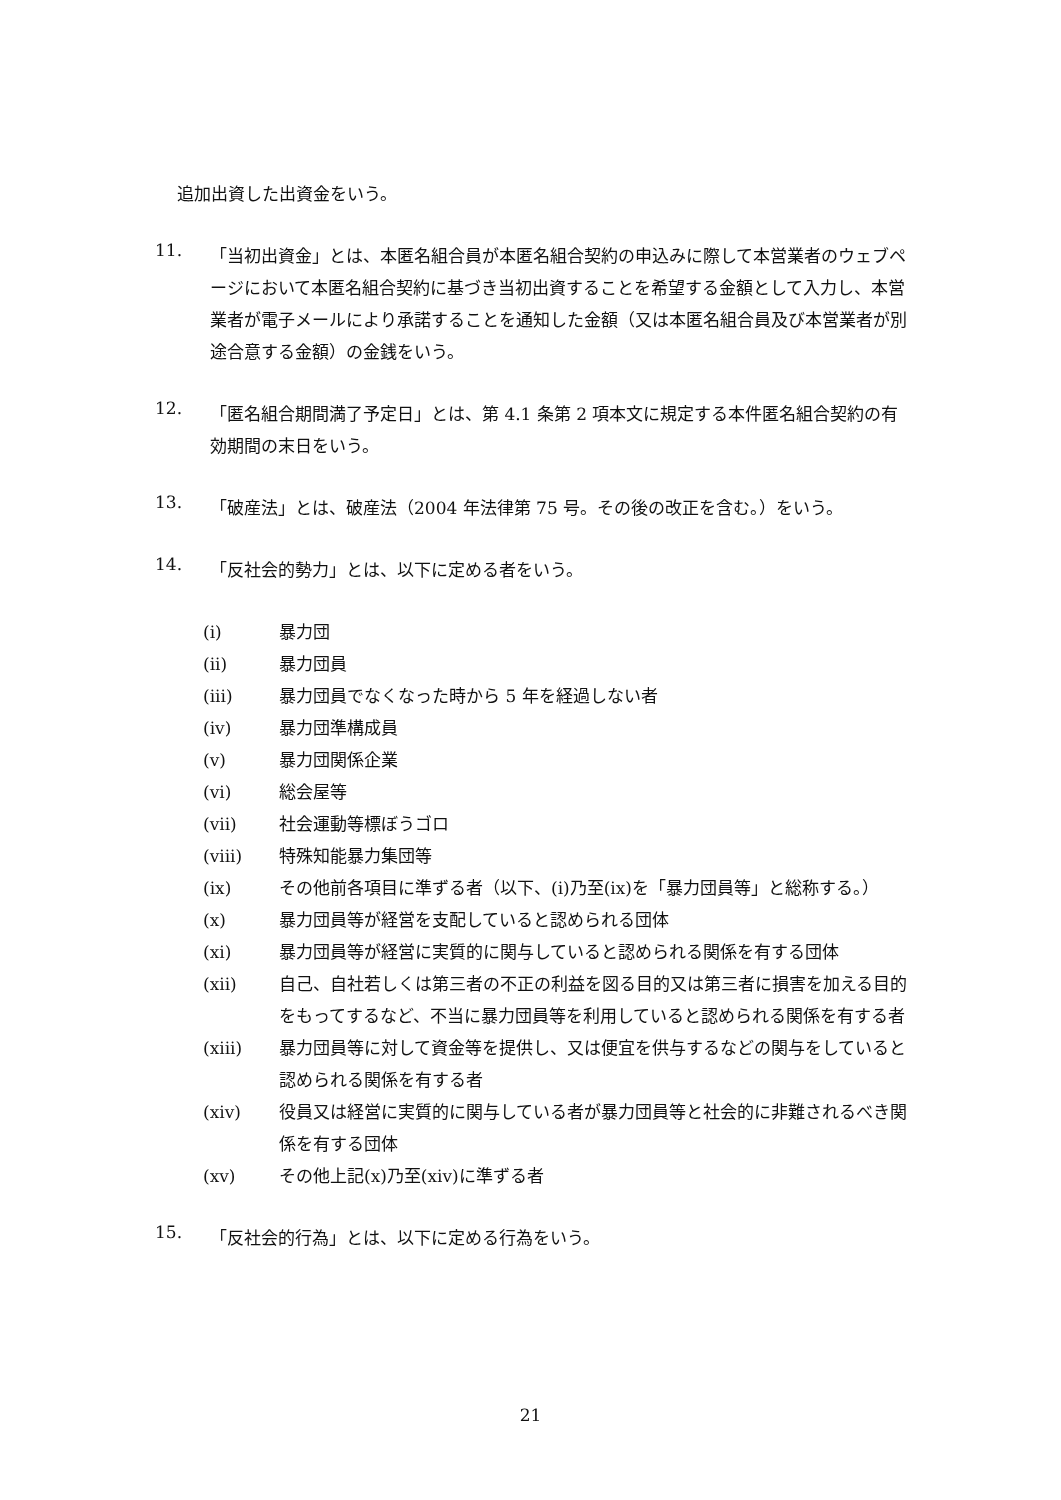追加出資した出資金をいう。
11.
「当初出資金」とは、本匿名組合員が本匿名組合契約の申込みに際して本営業者のウェブページにおいて本匿名組合契約に基づき当初出資することを希望する金額として入力し、本営業者が電子メールにより承諾することを通知した金額（又は本匿名組合員及び本営業者が別途合意する金額）の金銭をいう。
12.
「匿名組合期間満了予定日」とは、第 4.1 条第 2 項本文に規定する本件匿名組合契約の有効期間の末日をいう。
13.
「破産法」とは、破産法（2004 年法律第 75 号。その後の改正を含む。）をいう。
14.
「反社会的勢力」とは、以下に定める者をいう。
(i) 暴力団
(ii) 暴力団員
(iii) 暴力団員でなくなった時から 5 年を経過しない者
(iv) 暴力団準構成員
(v) 暴力団関係企業
(vi) 総会屋等
(vii) 社会運動等標ぼうゴロ
(viii) 特殊知能暴力集団等
(ix) その他前各項目に準ずる者（以下、(i)乃至(ix)を「暴力団員等」と総称する。）
(x) 暴力団員等が経営を支配していると認められる団体
(xi) 暴力団員等が経営に実質的に関与していると認められる関係を有する団体
(xii) 自己、自社若しくは第三者の不正の利益を図る目的又は第三者に損害を加える目的をもってするなど、不当に暴力団員等を利用していると認められる関係を有する者
(xiii) 暴力団員等に対して資金等を提供し、又は便宜を供与するなどの関与をしていると認められる関係を有する者
(xiv) 役員又は経営に実質的に関与している者が暴力団員等と社会的に非難されるべき関係を有する団体
(xv) その他上記(x)乃至(xiv)に準ずる者
15.
「反社会的行為」とは、以下に定める行為をいう。
21